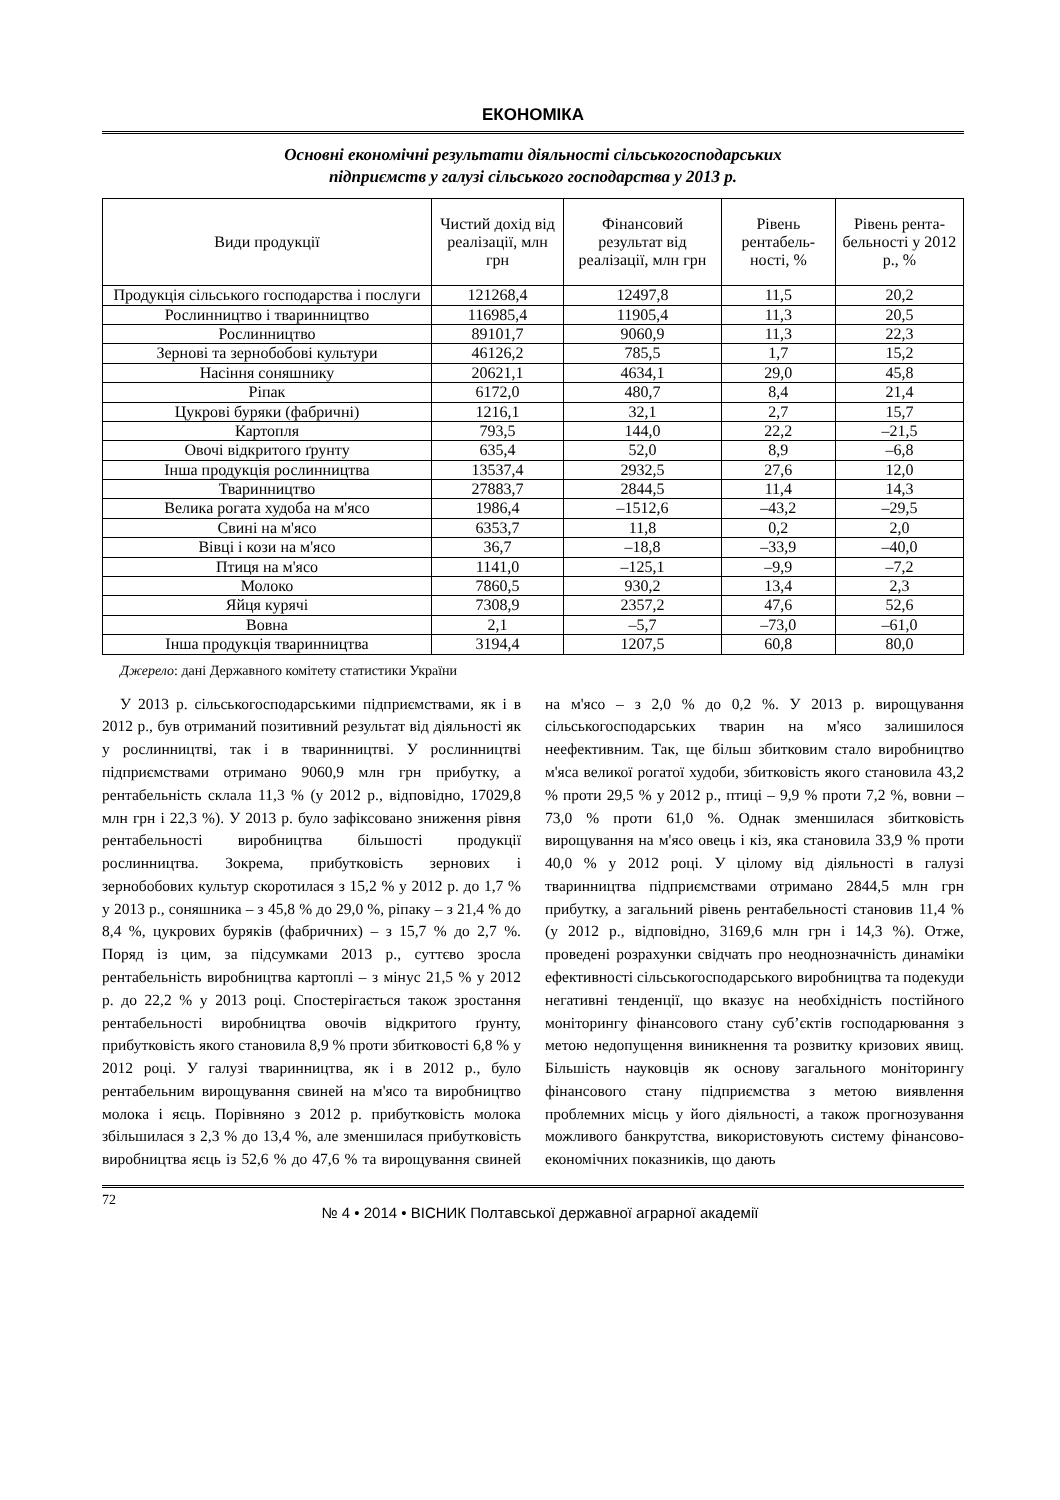ЕКОНОМІКА
Основні економічні результати діяльності сільськогосподарських
підприємств у галузі сільського господарства у 2013 р.
| Види продукції | Чистий дохід від реалізації, млн грн | Фінансовий результат від реалізації, млн грн | Рівень рентабель-ності, % | Рівень рента-бельності у 2012 р., % |
| --- | --- | --- | --- | --- |
| Продукція сільського господарства і послуги | 121268,4 | 12497,8 | 11,5 | 20,2 |
| Рослинництво і тваринництво | 116985,4 | 11905,4 | 11,3 | 20,5 |
| Рослинництво | 89101,7 | 9060,9 | 11,3 | 22,3 |
| Зернові та зернобобові культури | 46126,2 | 785,5 | 1,7 | 15,2 |
| Насіння соняшнику | 20621,1 | 4634,1 | 29,0 | 45,8 |
| Ріпак | 6172,0 | 480,7 | 8,4 | 21,4 |
| Цукрові буряки (фабричні) | 1216,1 | 32,1 | 2,7 | 15,7 |
| Картопля | 793,5 | 144,0 | 22,2 | –21,5 |
| Овочі відкритого ґрунту | 635,4 | 52,0 | 8,9 | –6,8 |
| Інша продукція рослинництва | 13537,4 | 2932,5 | 27,6 | 12,0 |
| Тваринництво | 27883,7 | 2844,5 | 11,4 | 14,3 |
| Велика рогата худоба на м'ясо | 1986,4 | –1512,6 | –43,2 | –29,5 |
| Свині на м'ясо | 6353,7 | 11,8 | 0,2 | 2,0 |
| Вівці і кози на м'ясо | 36,7 | –18,8 | –33,9 | –40,0 |
| Птиця на м'ясо | 1141,0 | –125,1 | –9,9 | –7,2 |
| Молоко | 7860,5 | 930,2 | 13,4 | 2,3 |
| Яйця курячі | 7308,9 | 2357,2 | 47,6 | 52,6 |
| Вовна | 2,1 | –5,7 | –73,0 | –61,0 |
| Інша продукція тваринництва | 3194,4 | 1207,5 | 60,8 | 80,0 |
Джерело: дані Державного комітету статистики України
У 2013 р. сільськогосподарськими підприємствами, як і в 2012 р., був отриманий позитивний результат від діяльності як у рослинництві, так і в тваринництві. У рослинництві підприємствами отримано 9060,9 млн грн прибутку, а рентабельність склала 11,3 % (у 2012 р., відповідно, 17029,8 млн грн і 22,3 %). У 2013 р. було зафіксовано зниження рівня рентабельності виробництва більшості продукції рослинництва. Зокрема, прибутковість зернових і зернобобових культур скоротилася з 15,2 % у 2012 р. до 1,7 % у 2013 р., соняшника – з 45,8 % до 29,0 %, ріпаку – з 21,4 % до 8,4 %, цукрових буряків (фабричних) – з 15,7 % до 2,7 %. Поряд із цим, за підсумками 2013 р., суттєво зросла рентабельність виробництва картоплі – з мінус 21,5 % у 2012 р. до 22,2 % у 2013 році. Спостерігається також зростання рентабельності виробництва овочів відкритого ґрунту, прибутковість якого становила 8,9 % проти збитковості 6,8 % у 2012 році. У галузі тваринництва, як і в 2012 р., було рентабельним вирощування свиней на м'ясо та виробництво молока і яєць. Порівняно з 2012 р. прибутковість молока збільшилася з 2,3 % до 13,4 %, але зменшилася прибутковість виробництва яєць із 52,6 % до 47,6 % та вирощування свиней на м'ясо – з 2,0 % до 0,2 %. У 2013 р. вирощування сільськогосподарських тварин на м'ясо залишилося неефективним. Так, ще більш збитковим стало виробництво м'яса великої рогатої худоби, збитковість якого становила 43,2 % проти 29,5 % у 2012 р., птиці – 9,9 % проти 7,2 %, вовни – 73,0 % проти 61,0 %. Однак зменшилася збитковість вирощування на м'ясо овець і кіз, яка становила 33,9 % проти 40,0 % у 2012 році. У цілому від діяльності в галузі тваринництва підприємствами отримано 2844,5 млн грн прибутку, а загальний рівень рентабельності становив 11,4 % (у 2012 р., відповідно, 3169,6 млн грн і 14,3 %). Отже, проведені розрахунки свідчать про неоднозначність динаміки ефективності сільськогосподарського виробництва та подекуди негативні тенденції, що вказує на необхідність постійного моніторингу фінансового стану суб’єктів господарювання з метою недопущення виникнення та розвитку кризових явищ. Більшість науковців як основу загального моніторингу фінансового стану підприємства з метою виявлення проблемних місць у його діяльності, а також прогнозування можливого банкрутства, використовують систему фінансово-економічних показників, що дають
72 № 4 • 2014 • ВІСНИК Полтавської державної аграрної академії